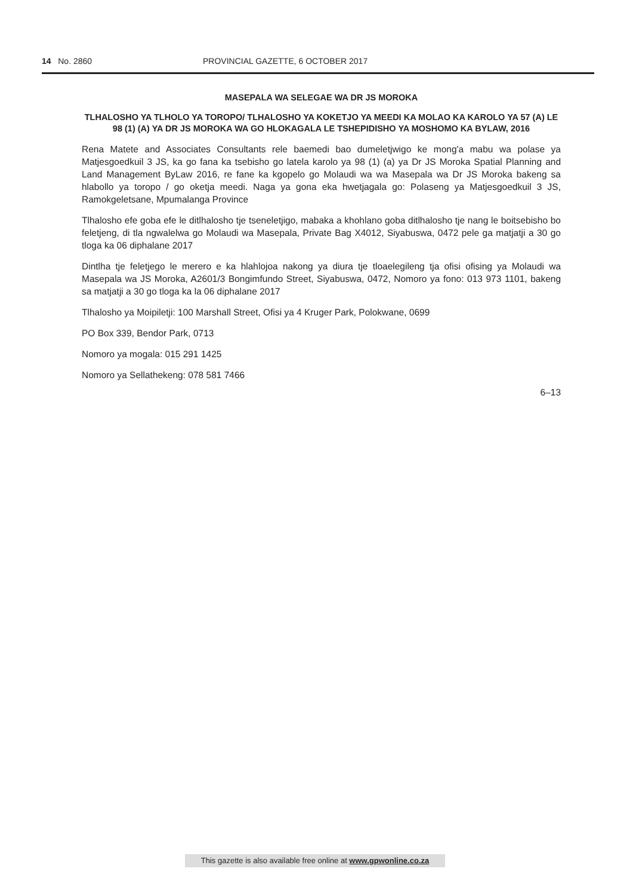14 No. 2860 PROVINCIAL GAZETTE, 6 OCTOBER 2017
MASEPALA WA SELEGAE WA DR JS MOROKA
TLHALOSHO YA TLHOLO YA TOROPO/ TLHALOSHO YA KOKETJO YA MEEDI KA MOLAO KA KAROLO YA 57 (A) LE 98 (1) (A) YA DR JS MOROKA WA GO HLOKAGALA LE TSHEPIDISHO YA MOSHOMO KA BYLAW, 2016
Rena Matete and Associates Consultants rele baemedi bao dumeletjwigo ke mong'a mabu wa polase ya Matjesgoedkuil 3 JS, ka go fana ka tsebisho go latela karolo ya 98 (1) (a) ya Dr JS Moroka Spatial Planning and Land Management ByLaw 2016, re fane ka kgopelo go Molaudi wa wa Masepala wa Dr JS Moroka bakeng sa hlabollo ya toropo / go oketja meedi. Naga ya gona eka hwetjagala go: Polaseng ya Matjesgoedkuil 3 JS, Ramokgeletsane, Mpumalanga Province
Tlhalosho efe goba efe le ditlhalosho tje tseneletjigo, mabaka a khohlano goba ditlhalosho tje nang le boitsebisho bo feletjeng, di tla ngwalelwa go Molaudi wa Masepala, Private Bag X4012, Siyabuswa, 0472 pele ga matjatji a 30 go tloga ka 06 diphalane 2017
Dintlha tje feletjego le merero e ka hlahlojoa nakong ya diura tje tloaelegileng tja ofisi ofising ya Molaudi wa Masepala wa JS Moroka, A2601/3 Bongimfundo Street, Siyabuswa, 0472, Nomoro ya fono: 013 973 1101, bakeng sa matjatji a 30 go tloga ka la 06 diphalane 2017
Tlhalosho ya Moipiletji: 100 Marshall Street, Ofisi ya 4 Kruger Park, Polokwane, 0699
PO Box 339, Bendor Park, 0713
Nomoro ya mogala: 015 291 1425
Nomoro ya Sellathekeng: 078 581 7466
6–13
This gazette is also available free online at www.gpwonline.co.za